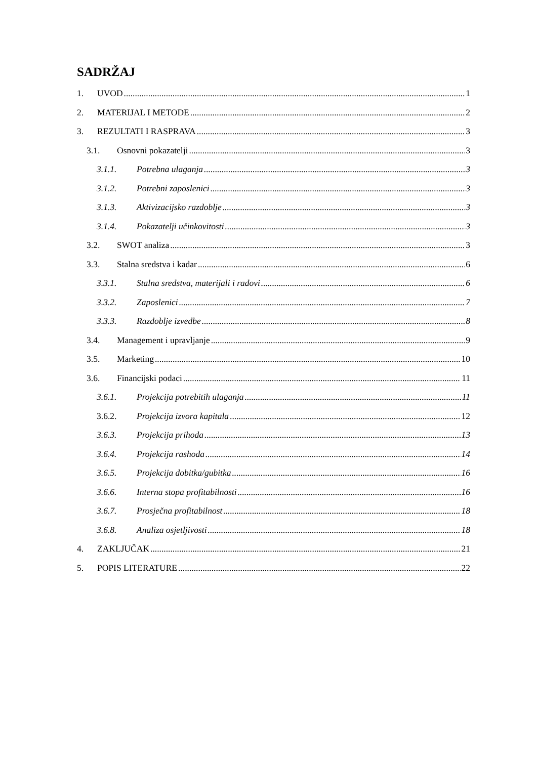SADRŽAJ
1. UVOD 1
2. MATERIJAL I METODE 2
3. REZULTATI I RASPRAVA 3
3.1. Osnovni pokazatelji 3
3.1.1. Potrebna ulaganja 3
3.1.2. Potrebni zaposlenici 3
3.1.3. Aktivizacijsko razdoblje 3
3.1.4. Pokazatelji učinkovitosti 3
3.2. SWOT analiza 3
3.3. Stalna sredstva i kadar 6
3.3.1. Stalna sredstva, materijali i radovi 6
3.3.2. Zaposlenici 7
3.3.3. Razdoblje izvedbe 8
3.4. Management i upravljanje 9
3.5. Marketing 10
3.6. Financijski podaci 11
3.6.1. Projekcija potrebitih ulaganja 11
3.6.2. Projekcija izvora kapitala 12
3.6.3. Projekcija prihoda 13
3.6.4. Projekcija rashoda 14
3.6.5. Projekcija dobitka/gubitka 16
3.6.6. Interna stopa profitabilnosti 16
3.6.7. Prosječna profitabilnost 18
3.6.8. Analiza osjetljivosti 18
4. ZAKLJUČAK 21
5. POPIS LITERATURE 22